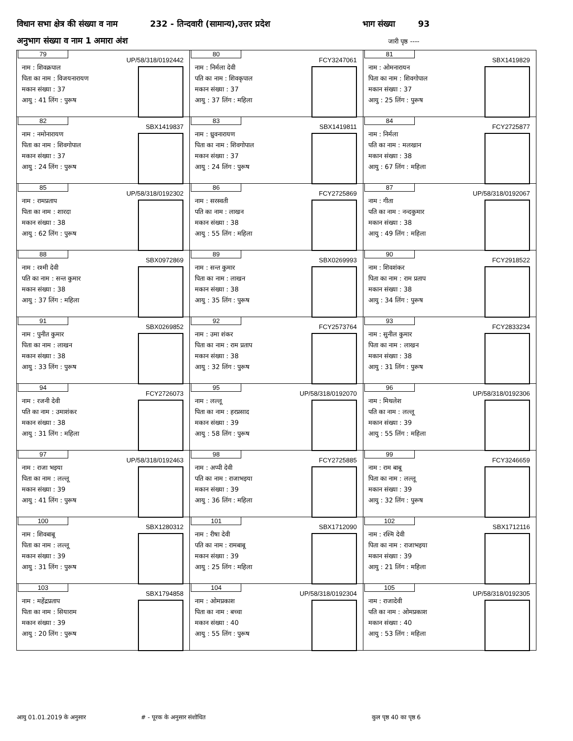विधान सभा क्षेत्र की संख्या व नाम 232 - तिन्दवारी (सामान्य),उत्तर प्रदेश भाग संख्या 93
अनुभाग संख्या व नाम 1 अमारा अंश जारी पृष्ठ ----
| 79 UP/58/318/0192442 नाम : शिवक्रपाल पिता का नाम : विजयनारायण मकान संख्या : 37 आयु : 41 लिंग : पुरूष | 80 FCY3247061 नाम : निर्मला देवी पति का नाम : शिवकृपाल मकान संख्या : 37 आयु : 37 लिंग : महिला | 81 SBX1419829 नाम : ओमनारायन पिता का नाम : शिवगोपाल मकान संख्या : 37 आयु : 25 लिंग : पुरूष |
| 82 SBX1419837 नाम : नमोनारायण पिता का नाम : शिवगोपाल मकान संख्या : 37 आयु : 24 लिंग : पुरूष | 83 SBX1419811 नाम : ध्रुवनारायण पिता का नाम : शिवगोपाल मकान संख्या : 37 आयु : 24 लिंग : पुरूष | 84 FCY2725877 नाम : निर्मला पति का नाम : मलखान मकान संख्या : 38 आयु : 67 लिंग : महिला |
| 85 UP/58/318/0192302 नाम : रामप्रताप पिता का नाम : शारदा मकान संख्या : 38 आयु : 62 लिंग : पुरूष | 86 FCY2725869 नाम : सरस्वती पति का नाम : लाखन मकान संख्या : 38 आयु : 55 लिंग : महिला | 87 UP/58/318/0192067 नाम : गीता पति का नाम : नन्दकुमार मकान संख्या : 38 आयु : 49 लिंग : महिला |
| 88 SBX0972869 नाम : रश्मी देवी पति का नाम : सन्त कुमार मकान संख्या : 38 आयु : 37 लिंग : महिला | 89 SBX0269993 नाम : सन्त कुमार पिता का नाम : लाखन मकान संख्या : 38 आयु : 35 लिंग : पुरूष | 90 FCY2918522 नाम : शिवशंकर पिता का नाम : राम प्रताप मकान संख्या : 38 आयु : 34 लिंग : पुरूष |
| 91 SBX0269852 नाम : पुनीत कुमार पिता का नाम : लाखन मकान संख्या : 38 आयु : 33 लिंग : पुरूष | 92 FCY2573764 नाम : उमा शंकर पिता का नाम : राम प्रताप मकान संख्या : 38 आयु : 32 लिंग : पुरूष | 93 FCY2833234 नाम : सुनील कुमार पिता का नाम : लाखन मकान संख्या : 38 आयु : 31 लिंग : पुरूष |
| 94 FCY2726073 नाम : रजनी देवी पति का नाम : उमाशंकर मकान संख्या : 38 आयु : 31 लिंग : महिला | 95 UP/58/318/0192070 नाम : लल्लू पिता का नाम : हरप्रसाद मकान संख्या : 39 आयु : 58 लिंग : पुरूष | 96 UP/58/318/0192306 नाम : मिथलेश पति का नाम : लल्लू मकान संख्या : 39 आयु : 55 लिंग : महिला |
| 97 UP/58/318/0192463 नाम : राजा भइया पिता का नाम : लल्लू मकान संख्या : 39 आयु : 41 लिंग : पुरूष | 98 FCY2725885 नाम : अप्पी देवी पति का नाम : राजाभइया मकान संख्या : 39 आयु : 36 लिंग : महिला | 99 FCY3246659 नाम : राम बाबू पिता का नाम : लल्लू मकान संख्या : 39 आयु : 32 लिंग : पुरूष |
| 100 SBX1280312 नाम : शिवबाबू पिता का नाम : लल्लू मकान संख्या : 39 आयु : 31 लिंग : पुरूष | 101 SBX1712090 नाम : रीषा देवी पति का नाम : रामबाबू मकान संख्या : 39 आयु : 25 लिंग : महिला | 102 SBX1712116 नाम : रश्मि देवी पिता का नाम : राजाभइया मकान संख्या : 39 आयु : 21 लिंग : महिला |
| 103 SBX1794858 नाम : महेंद्रप्रताप पिता का नाम : सियाराम मकान संख्या : 39 आयु : 20 लिंग : पुरूष | 104 UP/58/318/0192304 नाम : ओमप्रकाश पिता का नाम : बच्चा मकान संख्या : 40 आयु : 55 लिंग : पुरूष | 105 UP/58/318/0192305 नाम : राजादेवी पति का नाम : ओमप्रकाश मकान संख्या : 40 आयु : 53 लिंग : महिला |
आयु 01.01.2019 के अनुसार # - पूरक के अनुसार संशोधित कुल पृष्ठ 40 का पृष्ठ 6